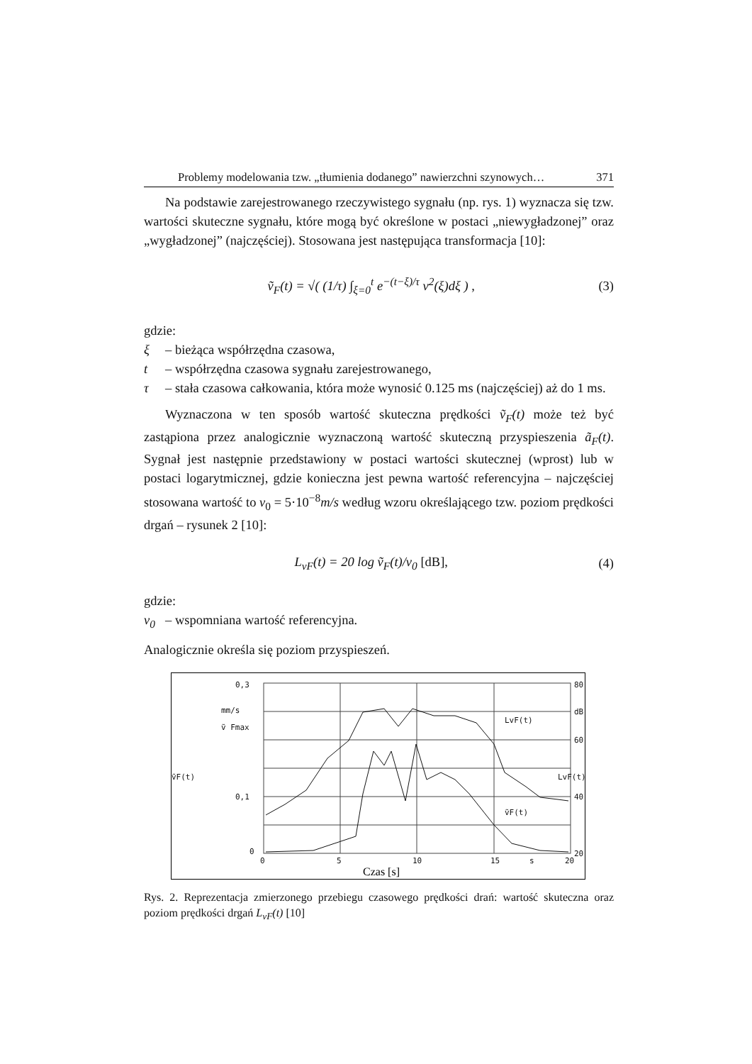Problemy modelowania tzw. „tłumienia dodanego” nawierzchni szynowych… 371
Na podstawie zarejestrowanego rzeczywistego sygnału (np. rys. 1) wyznacza się tzw. wartości skuteczne sygnału, które mogą być określone w postaci „niewygładzonej” oraz „wygładzonej” (najczęściej). Stosowana jest następująca transformacja [10]:
ṽ<sub>F</sub>(t) = √( (1/τ) ∫<sub>ξ=0</sub><sup>t</sup> e<sup>−(t−ξ)/τ</sup> v<sup>2</sup>(ξ)dξ ) , (3)
gdzie:
ξ – bieżąca współrzędna czasowa,
t – współrzędna czasowa sygnału zarejestrowanego,
τ – stała czasowa całkowania, która może wynosić 0.125 ms (najczęściej) aż do 1 ms.
Wyznaczona w ten sposób wartość skuteczna prędkości ṽ<sub>F</sub>(t) może też być zastąpiona przez analogicznie wyznaczoną wartość skuteczną przyspieszenia ã<sub>F</sub>(t). Sygnał jest następnie przedstawiony w postaci wartości skutecznej (wprost) lub w postaci logarytmicznej, gdzie konieczna jest pewna wartość referencyjna – najczęściej stosowana wartość to v<sub>0</sub> = 5·10<sup>−8</sup>m/s według wzoru określającego tzw. poziom prędkości drgań – rysunek 2 [10]:
L<sub>vF</sub>(t) = 20 log ṽ<sub>F</sub>(t)/v<sub>0</sub> [dB], (4)
gdzie:
v<sub>0</sub> – wspomniana wartość referencyjna.
Analogicznie określa się poziom przyspieszeń.
0,3
mm/s
ṽ Fmax
ṽF(t)
0,1
0
80
dB
60
40
20
LvF(t)
0
5
10
15
s
20
LvF(t)
ṽF(t)
Czas [s]
Rys. 2. Reprezentacja zmierzonego przebiegu czasowego prędkości drań: wartość skuteczna oraz poziom prędkości drgań L<sub>vF</sub>(t) [10]